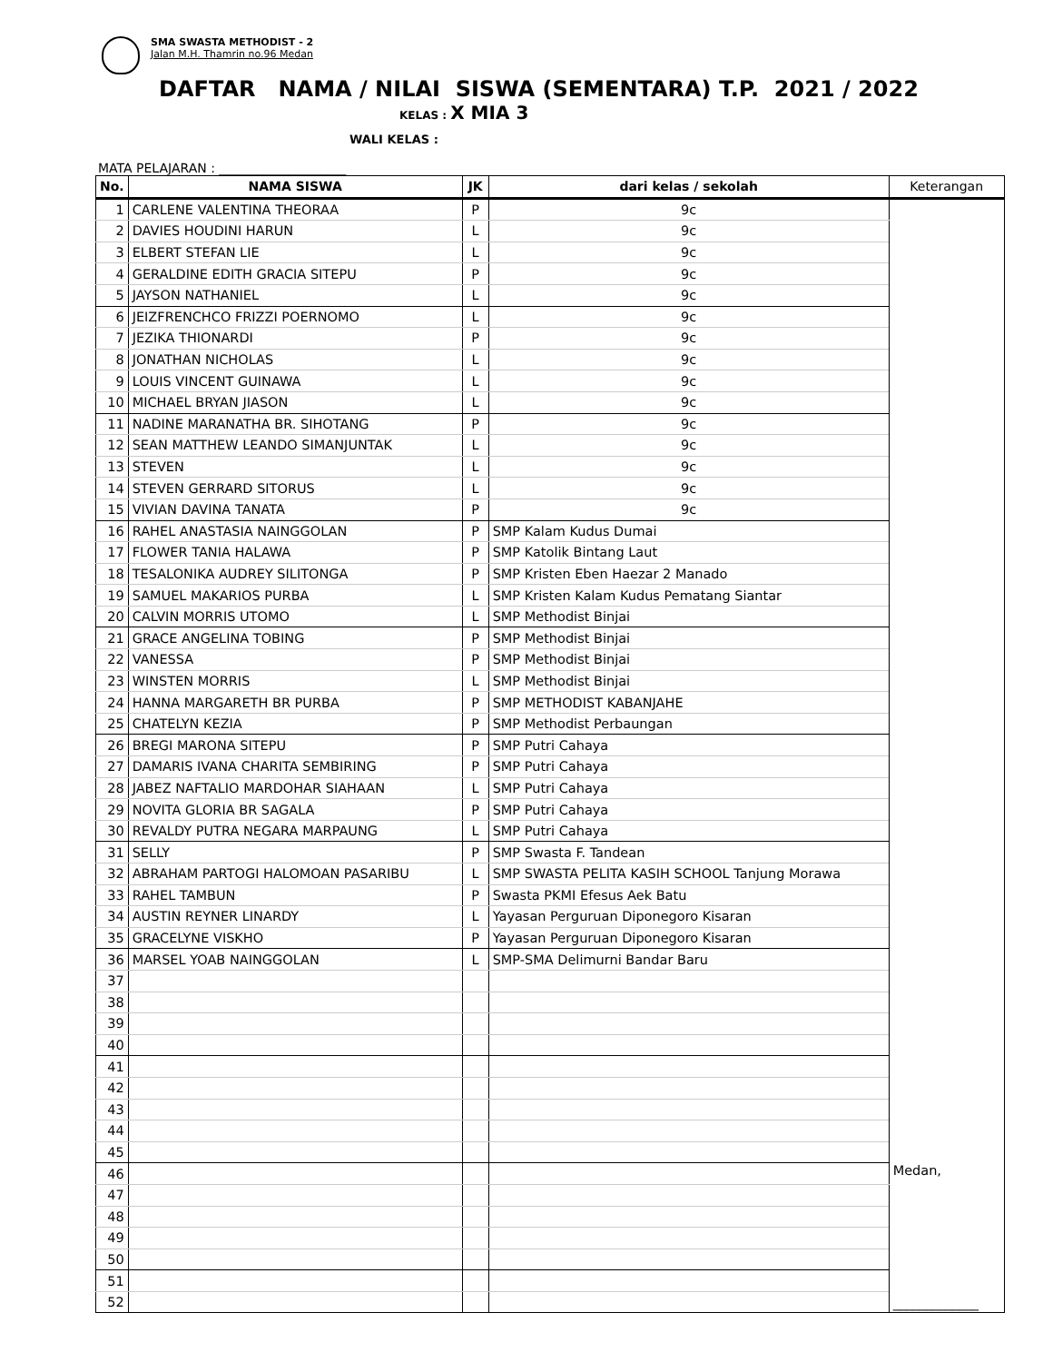SMA SWASTA METHODIST - 2
Jalan M.H. Thamrin no.96 Medan
DAFTAR NAMA / NILAI SISWA (SEMENTARA) T.P. 2021 / 2022
KELAS : X MIA 3
WALI KELAS :
MATA PELAJARAN : ____________________
| No. | NAMA SISWA | JK | dari kelas / sekolah | Keterangan |
| --- | --- | --- | --- | --- |
| 1 | CARLENE VALENTINA THEORAA | P | 9c | |
| 2 | DAVIES HOUDINI HARUN | L | 9c | |
| 3 | ELBERT STEFAN LIE | L | 9c | |
| 4 | GERALDINE EDITH GRACIA SITEPU | P | 9c | |
| 5 | JAYSON NATHANIEL | L | 9c | |
| 6 | JEIZFRENCHCO FRIZZI POERNOMO | L | 9c | |
| 7 | JEZIKA THIONARDI | P | 9c | |
| 8 | JONATHAN NICHOLAS | L | 9c | |
| 9 | LOUIS VINCENT GUINAWA | L | 9c | |
| 10 | MICHAEL BRYAN JIASON | L | 9c | |
| 11 | NADINE MARANATHA BR. SIHOTANG | P | 9c | |
| 12 | SEAN MATTHEW LEANDO SIMANJUNTAK | L | 9c | |
| 13 | STEVEN | L | 9c | |
| 14 | STEVEN GERRARD SITORUS | L | 9c | |
| 15 | VIVIAN DAVINA TANATA | P | 9c | |
| 16 | RAHEL ANASTASIA NAINGGOLAN | P | SMP Kalam Kudus Dumai | |
| 17 | FLOWER TANIA HALAWA | P | SMP Katolik Bintang Laut | |
| 18 | TESALONIKA AUDREY SILITONGA | P | SMP Kristen Eben Haezar 2 Manado | |
| 19 | SAMUEL MAKARIOS PURBA | L | SMP Kristen Kalam Kudus Pematang Siantar | |
| 20 | CALVIN MORRIS UTOMO | L | SMP Methodist Binjai | |
| 21 | GRACE ANGELINA TOBING | P | SMP Methodist Binjai | |
| 22 | VANESSA | P | SMP Methodist Binjai | |
| 23 | WINSTEN MORRIS | L | SMP Methodist Binjai | |
| 24 | HANNA MARGARETH BR PURBA | P | SMP METHODIST KABANJAHE | |
| 25 | CHATELYN KEZIA | P | SMP Methodist Perbaungan | |
| 26 | BREGI MARONA SITEPU | P | SMP Putri Cahaya | |
| 27 | DAMARIS IVANA CHARITA SEMBIRING | P | SMP Putri Cahaya | |
| 28 | JABEZ NAFTALIO MARDOHAR SIAHAAN | L | SMP Putri Cahaya | |
| 29 | NOVITA GLORIA BR SAGALA | P | SMP Putri Cahaya | |
| 30 | REVALDY PUTRA NEGARA MARPAUNG | L | SMP Putri Cahaya | |
| 31 | SELLY | P | SMP Swasta F. Tandean | |
| 32 | ABRAHAM PARTOGI HALOMOAN PASARIBU | L | SMP SWASTA PELITA KASIH SCHOOL Tanjung Morawa | |
| 33 | RAHEL TAMBUN | P | Swasta PKMI Efesus Aek Batu | |
| 34 | AUSTIN REYNER LINARDY | L | Yayasan Perguruan Diponegoro Kisaran | |
| 35 | GRACELYNE VISKHO | P | Yayasan Perguruan Diponegoro Kisaran | |
| 36 | MARSEL YOAB NAINGGOLAN | L | SMP-SMA Delimurni Bandar Baru | |
| 37 | | | | |
| 38 | | | | |
| 39 | | | | |
| 40 | | | | |
| 41 | | | | |
| 42 | | | | |
| 43 | | | | |
| 44 | | | | |
| 45 | | | | |
| 46 | | | | Medan, _____________ |
| 47 | | | | |
| 48 | | | | |
| 49 | | | | |
| 50 | | | | |
| 51 | | | | |
| 52 | | | | |